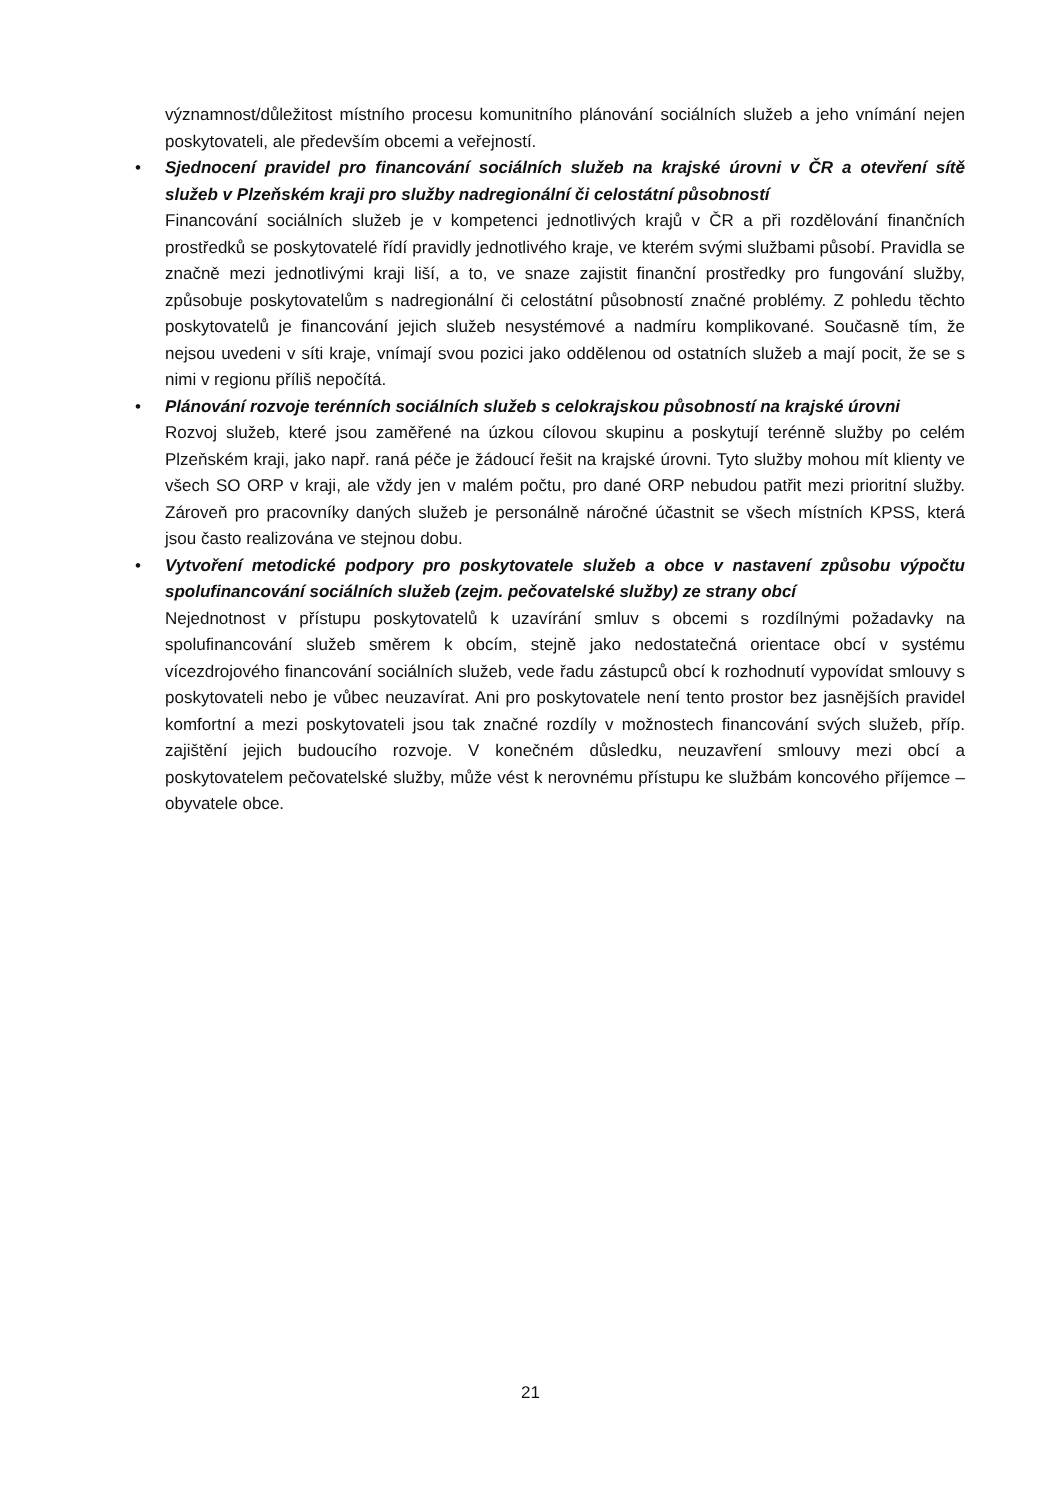významnost/důležitost místního procesu komunitního plánování sociálních služeb a jeho vnímání nejen poskytovateli, ale především obcemi a veřejností.
•
Sjednocení pravidel pro financování sociálních služeb na krajské úrovni v ČR a otevření sítě služeb v Plzeňském kraji pro služby nadregionální či celostátní působností
Financování sociálních služeb je v kompetenci jednotlivých krajů v ČR a při rozdělování finančních prostředků se poskytovatelé řídí pravidly jednotlivého kraje, ve kterém svými službami působí. Pravidla se značně mezi jednotlivými kraji liší, a to, ve snaze zajistit finanční prostředky pro fungování služby, způsobuje poskytovatelům s nadregionální či celostátní působností značné problémy. Z pohledu těchto poskytovatelů je financování jejich služeb nesystémové a nadmíru komplikované. Současně tím, že nejsou uvedeni v síti kraje, vnímají svou pozici jako oddělenou od ostatních služeb a mají pocit, že se s nimi v regionu příliš nepočítá.
•
Plánování rozvoje terénních sociálních služeb s celokrajskou působností na krajské úrovni
Rozvoj služeb, které jsou zaměřené na úzkou cílovou skupinu a poskytují terénně služby po celém Plzeňském kraji, jako např. raná péče je žádoucí řešit na krajské úrovni. Tyto služby mohou mít klienty ve všech SO ORP v kraji, ale vždy jen v malém počtu, pro dané ORP nebudou patřit mezi prioritní služby. Zároveň pro pracovníky daných služeb je personálně náročné účastnit se všech místních KPSS, která jsou často realizována ve stejnou dobu.
•
Vytvoření metodické podpory pro poskytovatele služeb a obce v nastavení způsobu výpočtu spolufinancování sociálních služeb (zejm. pečovatelské služby) ze strany obcí
Nejednotnost v přístupu poskytovatelů k uzavírání smluv s obcemi s rozdílnými požadavky na spolufinancování služeb směrem k obcím, stejně jako nedostatečná orientace obcí v systému vícezdrojového financování sociálních služeb, vede řadu zástupců obcí k rozhodnutí vypovídat smlouvy s poskytovateli nebo je vůbec neuzavírat. Ani pro poskytovatele není tento prostor bez jasnějších pravidel komfortní a mezi poskytovateli jsou tak značné rozdíly v možnostech financování svých služeb, příp. zajištění jejich budoucího rozvoje. V konečném důsledku, neuzavření smlouvy mezi obcí a poskytovatelem pečovatelské služby, může vést k nerovnému přístupu ke službám koncového příjemce – obyvatele obce.
21